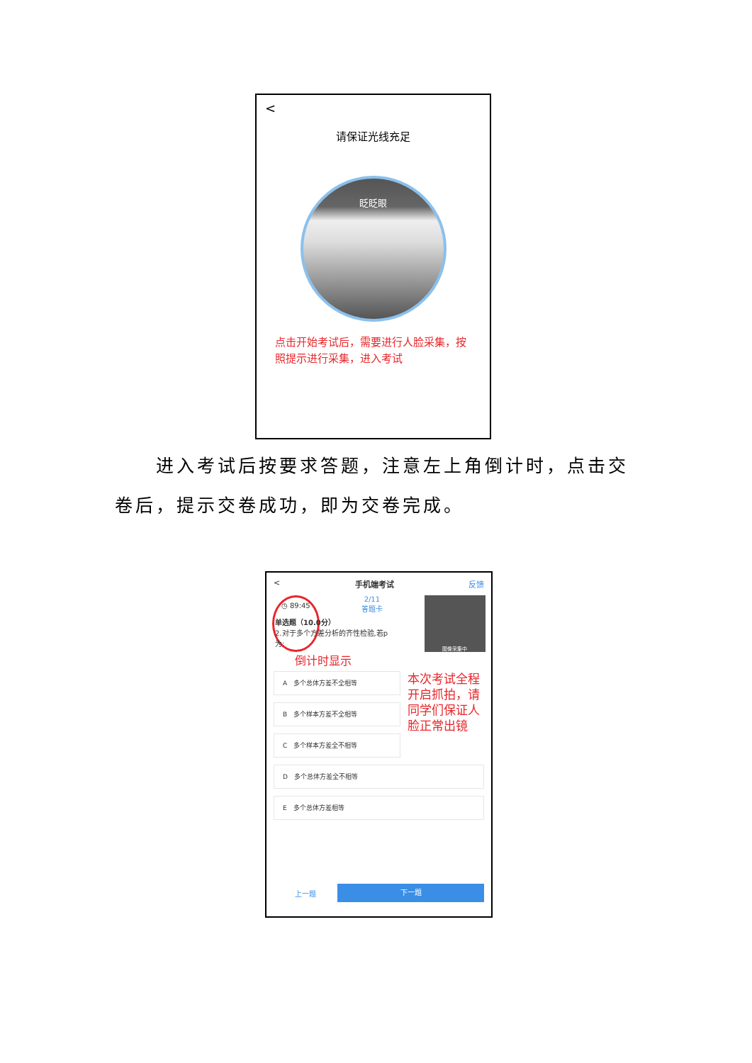<
请保证光线充足
眨眨眼
点击开始考试后，需要进行人脸采集，按照提示进行采集，进入考试
　　进入考试后按要求答题，注意左上角倒计时，点击交卷后，提示交卷成功，即为交卷完成。
< 手机端考试 反馈
◷ 89:45 2/11
答题卡 图像采集中
单选题（10.0分）
2.对于多个方差分析的齐性检验,若p
为:
倒计时显示
A　多个总体方差不全相等
B　多个样本方差不全相等
C　多个样本方差全不相等
本次考试全程开启抓拍，请同学们保证人脸正常出镜
D　多个总体方差全不相等
E　多个总体方差相等
上一题 下一题